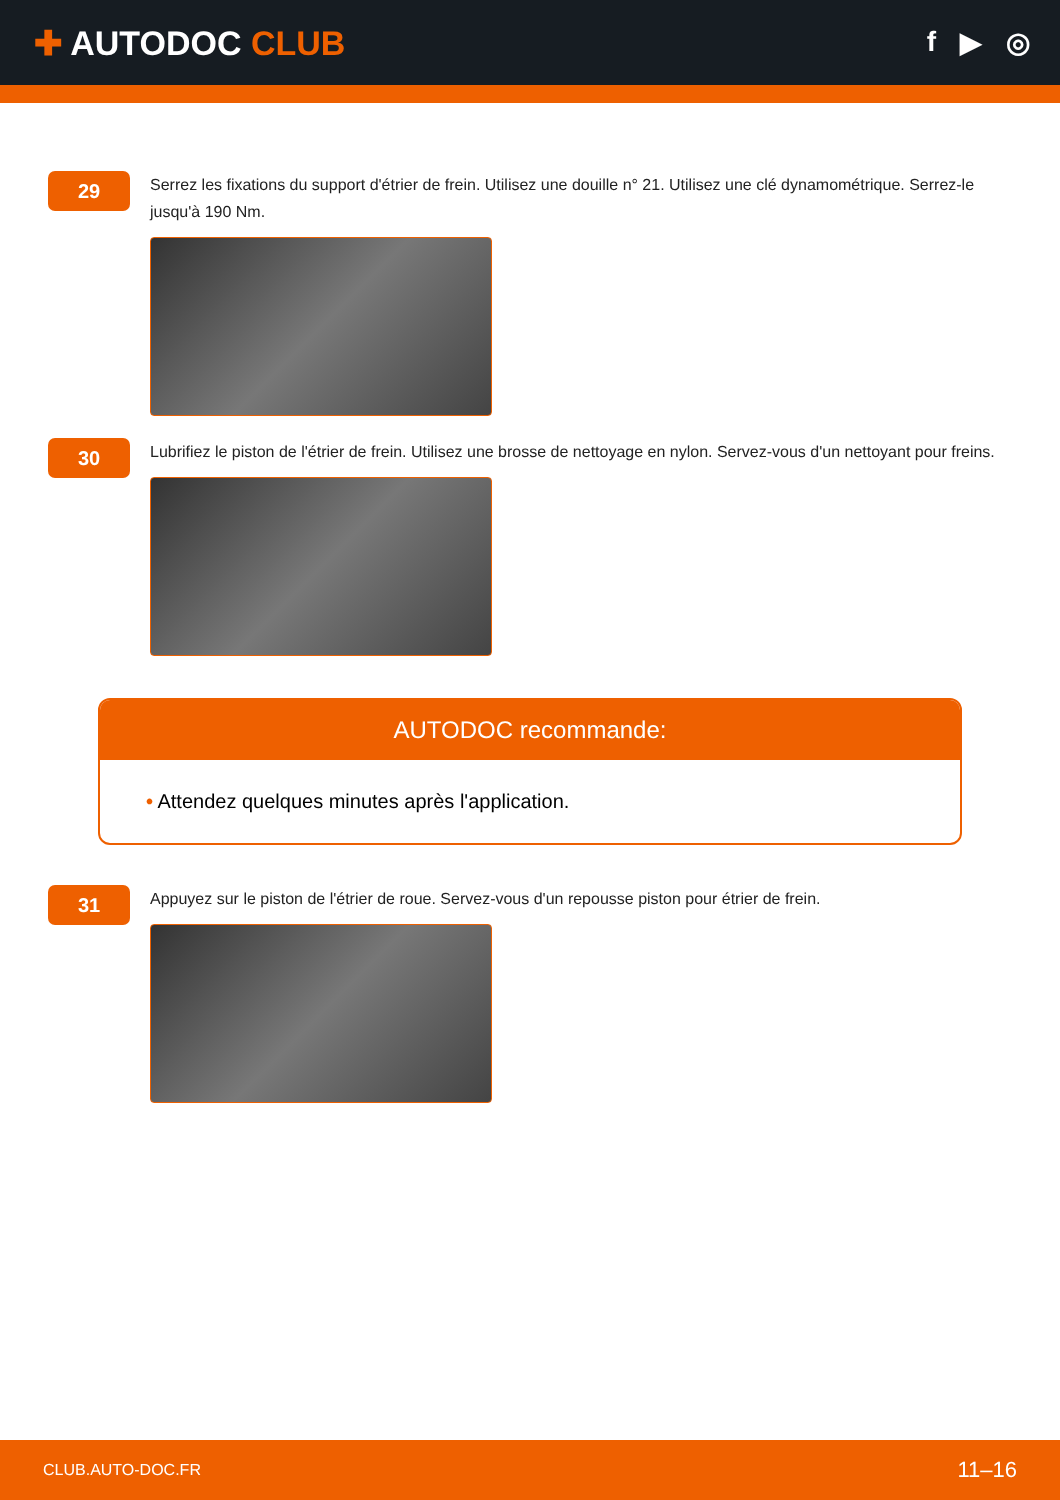✚ AUTODOC CLUB
f ▶ ◎
29
Serrez les fixations du support d'étrier de frein. Utilisez une douille n° 21. Utilisez une clé dynamométrique. Serrez-le jusqu'à 190 Nm.
30
Lubrifiez le piston de l'étrier de frein. Utilisez une brosse de nettoyage en nylon. Servez-vous d'un nettoyant pour freins.
AUTODOC recommande:
• Attendez quelques minutes après l'application.
31
Appuyez sur le piston de l'étrier de roue. Servez-vous d'un repousse piston pour étrier de frein.
CLUB.AUTO-DOC.FR 11–16